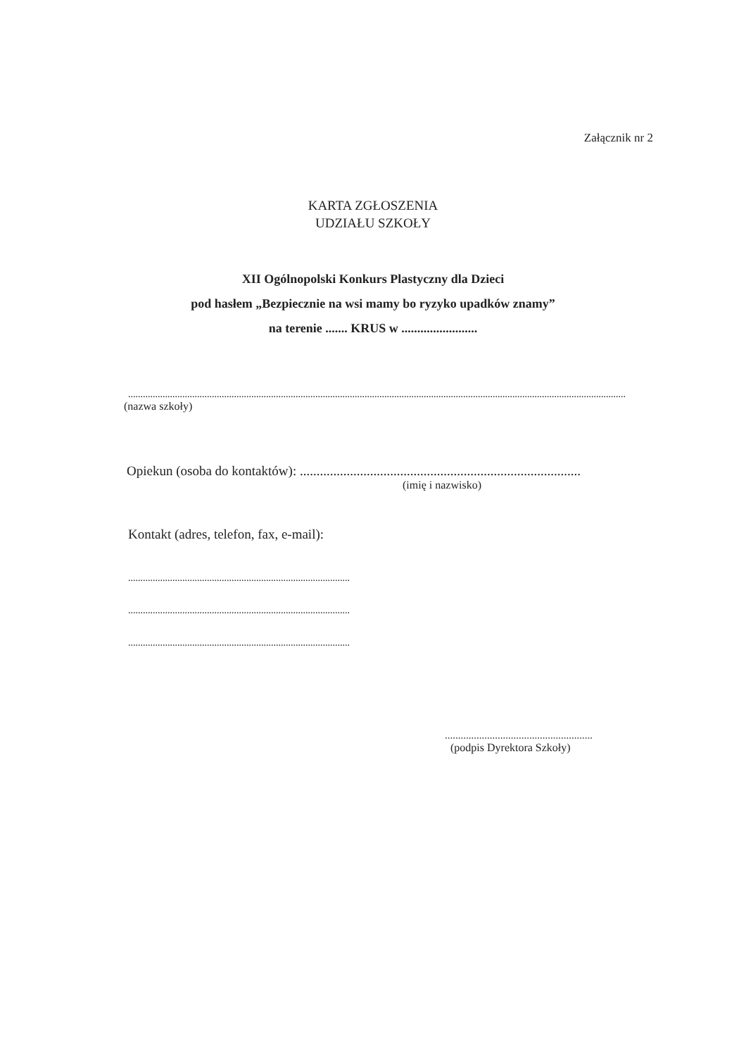Załącznik nr 2
KARTA ZGŁOSZENIA
UDZIAŁU SZKOŁY
XII Ogólnopolski Konkurs Plastyczny dla Dzieci
pod hasłem „Bezpiecznie na wsi mamy bo ryzyko upadków znamy”
na terenie ....... KRUS w ........................
..........................................................................................................................................................................................................
(nazwa szkoły)
Opiekun (osoba do kontaktów): ....................................................................................
(imię i nazwisko)
Kontakt (adres, telefon, fax, e-mail):
..........................................................................................
..........................................................................................
..........................................................................................
........................................................
(podpis Dyrektora Szkoły)